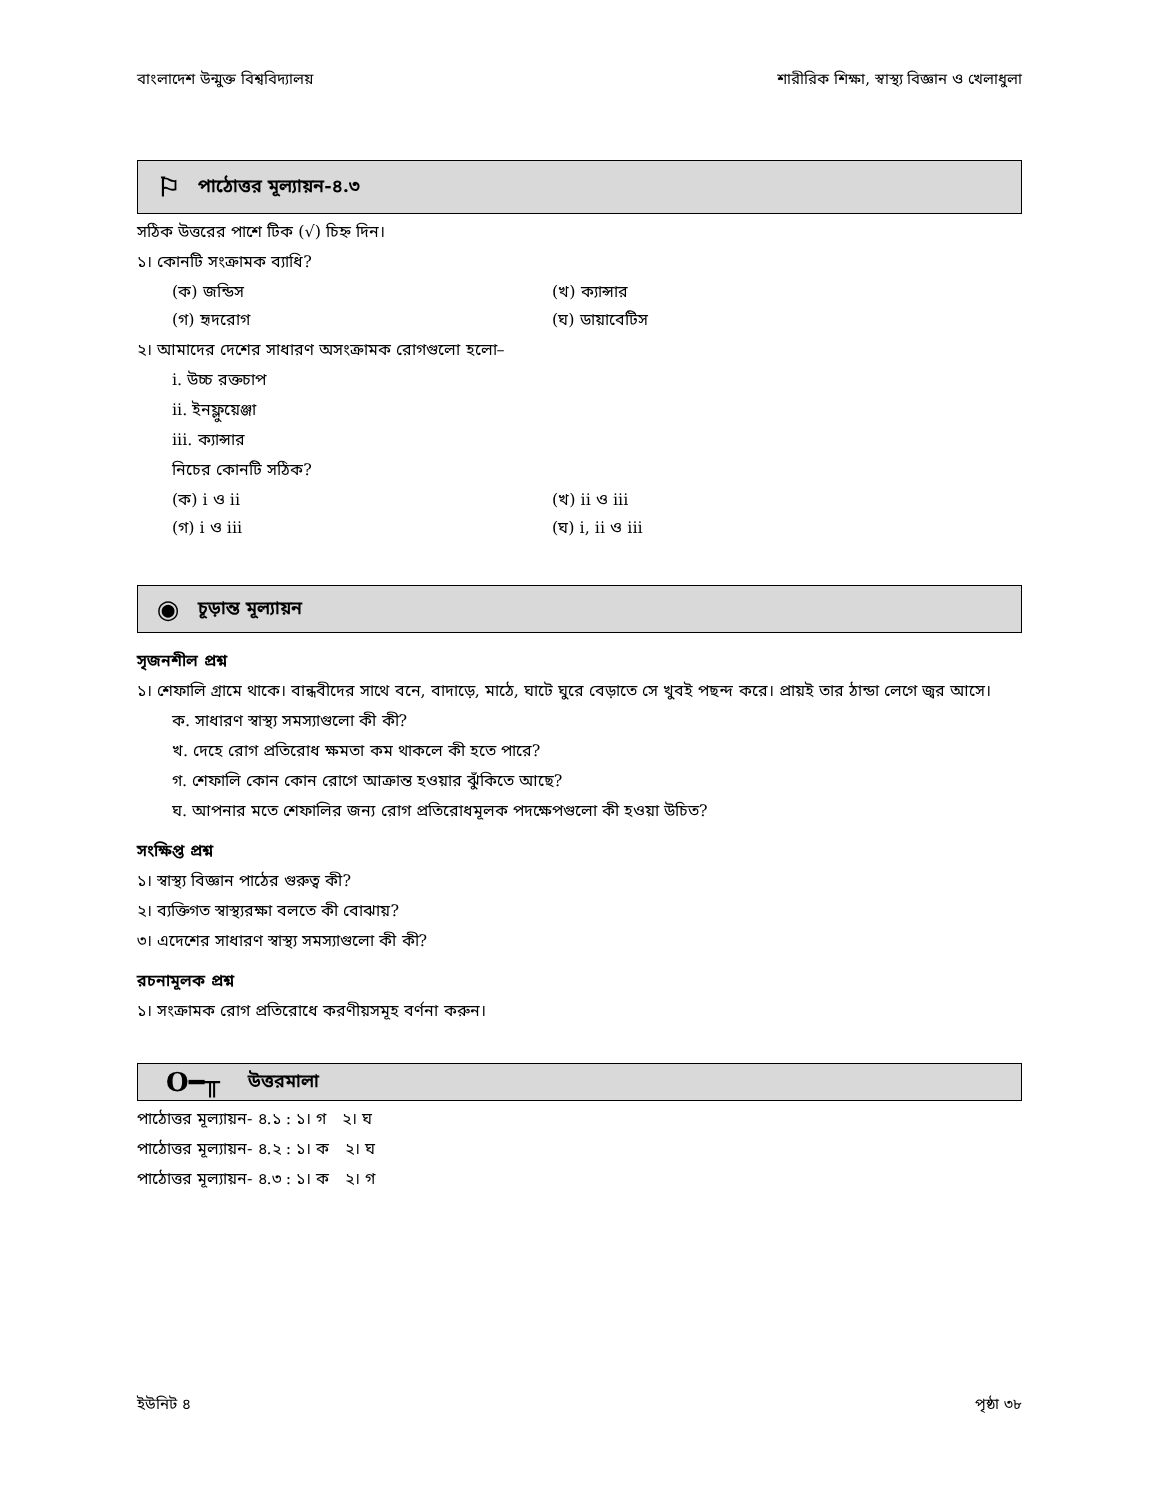বাংলাদেশ উন্মুক্ত বিশ্ববিদ্যালয় শারীরিক শিক্ষা, স্বাস্থ্য বিজ্ঞান ও খেলাধুলা
⚐ পাঠোত্তর মূল্যায়ন-৪.৩
সঠিক উত্তরের পাশে টিক (√) চিহ্ন দিন।
১। কোনটি সংক্রামক ব্যাধি?
(ক) জন্ডিস (খ) ক্যান্সার
(গ) হৃদরোগ (ঘ) ডায়াবেটিস
২। আমাদের দেশের সাধারণ অসংক্রামক রোগগুলো হলো–
i. উচ্চ রক্তচাপ
ii. ইনফ্লুয়েঞ্জা
iii. ক্যান্সার
নিচের কোনটি সঠিক?
(ক) i ও ii (খ) ii ও iii
(গ) i ও iii (ঘ) i, ii ও iii
◉ চূড়ান্ত মূল্যায়ন
সৃজনশীল প্রশ্ন
১। শেফালি গ্রামে থাকে। বান্ধবীদের সাথে বনে, বাদাড়ে, মাঠে, ঘাটে ঘুরে বেড়াতে সে খুবই পছন্দ করে। প্রায়ই তার ঠান্ডা লেগে জ্বর আসে।
ক. সাধারণ স্বাস্থ্য সমস্যাগুলো কী কী?
খ. দেহে রোগ প্রতিরোধ ক্ষমতা কম থাকলে কী হতে পারে?
গ. শেফালি কোন কোন রোগে আক্রান্ত হওয়ার ঝুঁকিতে আছে?
ঘ. আপনার মতে শেফালির জন্য রোগ প্রতিরোধমূলক পদক্ষেপগুলো কী হওয়া উচিত?
সংক্ষিপ্ত প্রশ্ন
১। স্বাস্থ্য বিজ্ঞান পাঠের গুরুত্ব কী?
২। ব্যক্তিগত স্বাস্থ্যরক্ষা বলতে কী বোঝায়?
৩। এদেশের সাধারণ স্বাস্থ্য সমস্যাগুলো কী কী?
রচনামূলক প্রশ্ন
১। সংক্রামক রোগ প্রতিরোধে করণীয়সমূহ বর্ণনা করুন।
O━╥ উত্তরমালা
পাঠোত্তর মূল্যায়ন- ৪.১ : ১। গ ২। ঘ
পাঠোত্তর মূল্যায়ন- ৪.২ : ১। ক ২। ঘ
পাঠোত্তর মূল্যায়ন- ৪.৩ : ১। ক ২। গ
ইউনিট ৪ পৃষ্ঠা ৩৮